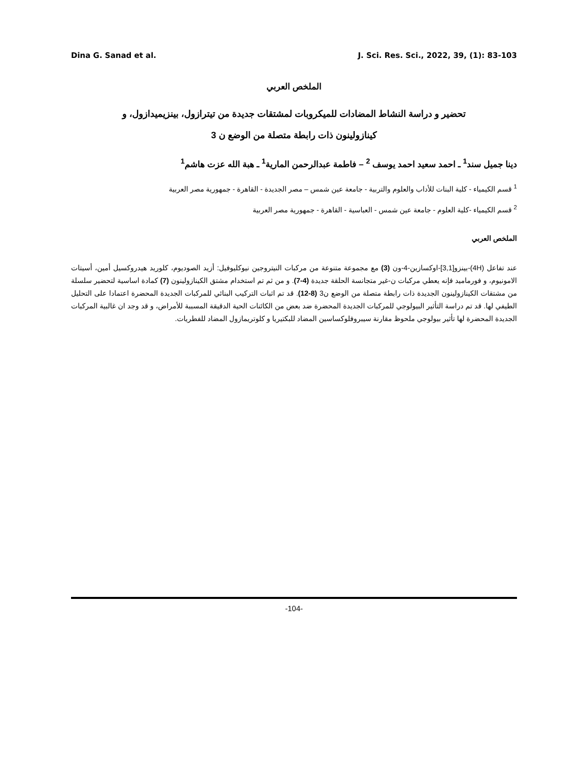Dina G. Sanad et al. J. Sci. Res. Sci., 2022, 39, (1): 83-103
الملخص العربي
تحضير و دراسة النشاط المضادات للميكروبات لمشتقات جديدة من تيترازول، بينزيميدازول، و
كينازولينون ذات رابطة متصلة من الوضع ن 3
دينا جميل سند<sup>1</sup> ـ احمد سعيد احمد يوسف <sup>2</sup> – فاطمة عبدالرحمن المارية<sup>1</sup> ـ هبة الله عزت هاشم<sup>1</sup>
<sup>1</sup> قسم الكيمياء - كلية البنات للأداب والعلوم والتربية - جامعة عين شمس – مصر الجديدة - القاهرة - جمهورية مصر العربية
<sup>2</sup> قسم الكيمياء -كلية العلوم - جامعة عين شمس - العباسية - القاهرة - جمهورية مصر العربية
الملخص العربي
عند تفاعل (4H)-بينزو[3,1]-اوكسازين-4-ون (3) مع مجموعة متنوعة من مركبات النيتروجين نيوكليوفيل: أزيد الصوديوم، كلوريد هيدروكسيل أمين، أسيتات الامونيوم، و فورماميد فإنه يعطي مركبات ن-غير متجانسة الحلقة جديدة (4-7). و من ثم تم استخدام مشتق الكينازولينون (7) كمادة اساسية لتحضير سلسلة من مشتقات الكينازولينون الجديدة ذات رابطة متصلة من الوضع ن3 (8-12). قد تم اثبات التركيب البنائي للمركبات الجديدة المحضرة اعتمادا على التحليل الطيفي لها. قد تم دراسة التأثير البيولوجي للمركبات الجديدة المحضرة ضد بعض من الكائنات الحية الدقيقة المسببة للأمراض، و قد وجد ان غالبية المركبات الجديدة المحضرة لها تأثير بيولوجي ملحوظ مقارنة سيبروفلوكساسين المضاد للبكتيريا و كلوتريمازول المضاد للفطريات.
-104-